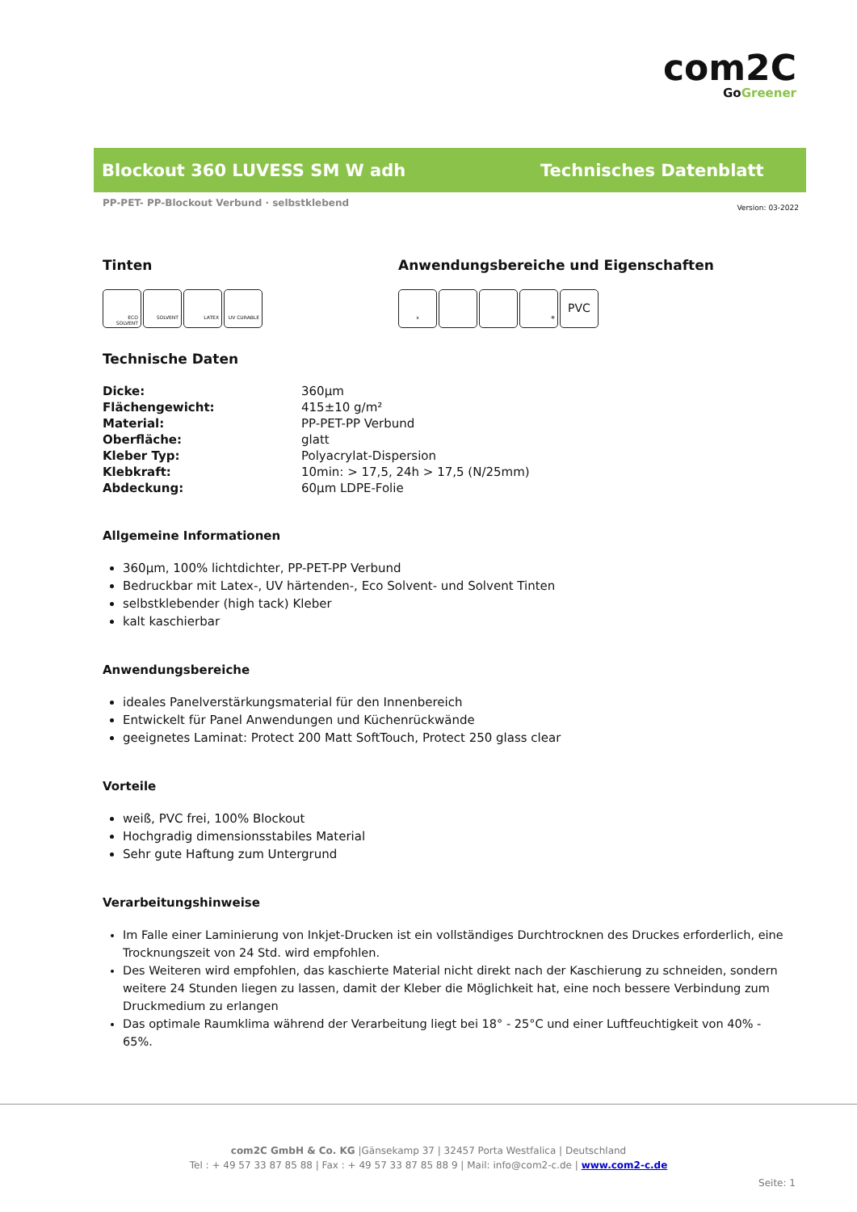com2C
GoGreener
Blockout 360 LUVESS SM W adh Technisches Datenblatt
PP-PET- PP-Blockout Verbund · selbstklebend Version: 03-2022
Tinten
ECO SOLVENT SOLVENT LATEX UV CURABLE
Anwendungsbereiche und Eigenschaften
x ❄ PVC
Technische Daten
| Dicke: | 360µm |
| Flächengewicht: | 415±10 g/m² |
| Material: | PP-PET-PP Verbund |
| Oberfläche: | glatt |
| Kleber Typ: | Polyacrylat-Dispersion |
| Klebkraft: | 10min: > 17,5, 24h > 17,5 (N/25mm) |
| Abdeckung: | 60µm LDPE-Folie |
Allgemeine Informationen
360µm, 100% lichtdichter, PP-PET-PP Verbund
Bedruckbar mit Latex-, UV härtenden-, Eco Solvent- und Solvent Tinten
selbstklebender (high tack) Kleber
kalt kaschierbar
Anwendungsbereiche
ideales Panelverstärkungsmaterial für den Innenbereich
Entwickelt für Panel Anwendungen und Küchenrückwände
geeignetes Laminat: Protect 200 Matt SoftTouch, Protect 250 glass clear
Vorteile
weiß, PVC frei, 100% Blockout
Hochgradig dimensionsstabiles Material
Sehr gute Haftung zum Untergrund
Verarbeitungshinweise
Im Falle einer Laminierung von Inkjet-Drucken ist ein vollständiges Durchtrocknen des Druckes erforderlich, eine Trocknungszeit von 24 Std. wird empfohlen.
Des Weiteren wird empfohlen, das kaschierte Material nicht direkt nach der Kaschierung zu schneiden, sondern weitere 24 Stunden liegen zu lassen, damit der Kleber die Möglichkeit hat, eine noch bessere Verbindung zum Druckmedium zu erlangen
Das optimale Raumklima während der Verarbeitung liegt bei 18° - 25°C und einer Luftfeuchtigkeit von 40% - 65%.
com2C GmbH & Co. KG |Gänsekamp 37 | 32457 Porta Westfalica | Deutschland
Tel : + 49 57 33 87 85 88 | Fax : + 49 57 33 87 85 88 9 | Mail: info@com2-c.de | www.com2-c.de
Seite: 1